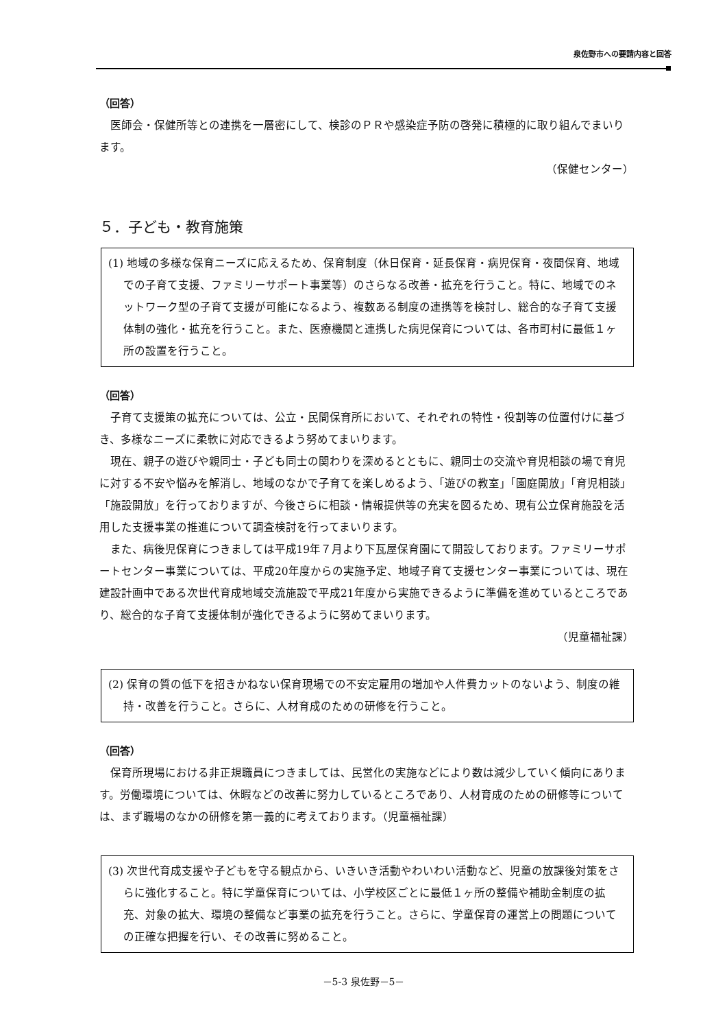泉佐野市への要請内容と回答
（回答）
医師会・保健所等との連携を一層密にして、検診のＰＲや感染症予防の啓発に積極的に取り組んでまいります。
（保健センター）
５．子ども・教育施策
(1) 地域の多様な保育ニーズに応えるため、保育制度（休日保育・延長保育・病児保育・夜間保育、地域での子育て支援、ファミリーサポート事業等）のさらなる改善・拡充を行うこと。特に、地域でのネットワーク型の子育て支援が可能になるよう、複数ある制度の連携等を検討し、総合的な子育て支援体制の強化・拡充を行うこと。また、医療機関と連携した病児保育については、各市町村に最低１ヶ所の設置を行うこと。
（回答）
子育て支援策の拡充については、公立・民間保育所において、それぞれの特性・役割等の位置付けに基づき、多様なニーズに柔軟に対応できるよう努めてまいります。
現在、親子の遊びや親同士・子ども同士の関わりを深めるとともに、親同士の交流や育児相談の場で育児に対する不安や悩みを解消し、地域のなかで子育てを楽しめるよう、「遊びの教室」「園庭開放」「育児相談」「施設開放」を行っておりますが、今後さらに相談・情報提供等の充実を図るため、現有公立保育施設を活用した支援事業の推進について調査検討を行ってまいります。
また、病後児保育につきましては平成19年７月より下瓦屋保育園にて開設しております。ファミリーサポートセンター事業については、平成20年度からの実施予定、地域子育て支援センター事業については、現在建設計画中である次世代育成地域交流施設で平成21年度から実施できるように準備を進めているところであり、総合的な子育て支援体制が強化できるように努めてまいります。
（児童福祉課）
(2) 保育の質の低下を招きかねない保育現場での不安定雇用の増加や人件費カットのないよう、制度の維持・改善を行うこと。さらに、人材育成のための研修を行うこと。
（回答）
保育所現場における非正規職員につきましては、民営化の実施などにより数は減少していく傾向にあります。労働環境については、休暇などの改善に努力しているところであり、人材育成のための研修等については、まず職場のなかの研修を第一義的に考えております。（児童福祉課）
(3) 次世代育成支援や子どもを守る観点から、いきいき活動やわいわい活動など、児童の放課後対策をさらに強化すること。特に学童保育については、小学校区ごとに最低１ヶ所の整備や補助金制度の拡充、対象の拡大、環境の整備など事業の拡充を行うこと。さらに、学童保育の運営上の問題についての正確な把握を行い、その改善に努めること。
－5-3 泉佐野－5－